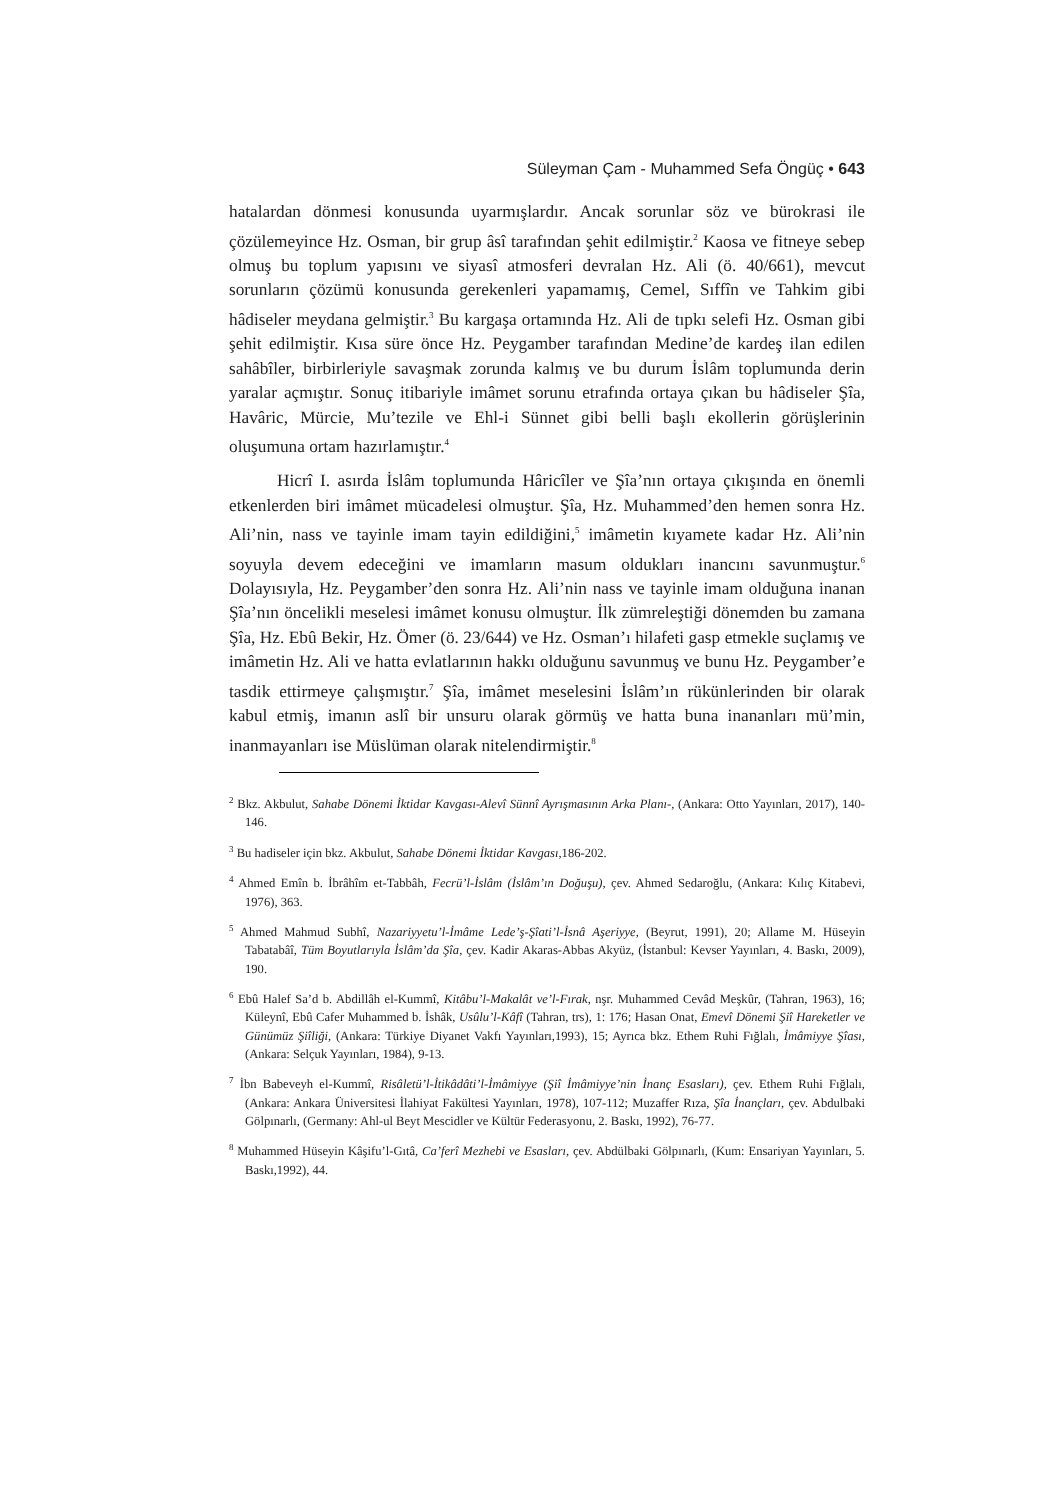Süleyman Çam - Muhammed Sefa Öngüç • 643
hatalardan dönmesi konusunda uyarmışlardır. Ancak sorunlar söz ve bürokrasi ile çözülemeyince Hz. Osman, bir grup âsî tarafından şehit edilmiştir.<sup>2</sup> Kaosa ve fitneye sebep olmuş bu toplum yapısını ve siyasî atmosferi devralan Hz. Ali (ö. 40/661), mevcut sorunların çözümü konusunda gerekenleri yapamamış, Cemel, Sıffîn ve Tahkim gibi hâdiseler meydana gelmiştir.<sup>3</sup> Bu kargaşa ortamında Hz. Ali de tıpkı selefi Hz. Osman gibi şehit edilmiştir. Kısa süre önce Hz. Peygamber tarafından Medine’de kardeş ilan edilen sahâbîler, birbirleriyle savaşmak zorunda kalmış ve bu durum İslâm toplumunda derin yaralar açmıştır. Sonuç itibariyle imâmet sorunu etrafında ortaya çıkan bu hâdiseler Şîa, Havâric, Mürcie, Mu’tezile ve Ehl-i Sünnet gibi belli başlı ekollerin görüşlerinin oluşumuna ortam hazırlamıştır.<sup>4</sup>
Hicrî I. asırda İslâm toplumunda Hâricîler ve Şîa’nın ortaya çıkışında en önemli etkenlerden biri imâmet mücadelesi olmuştur. Şîa, Hz. Muhammed’den hemen sonra Hz. Ali’nin, nass ve tayinle imam tayin edildiğini,<sup>5</sup> imâmetin kıyamete kadar Hz. Ali’nin soyuyla devem edeceğini ve imamların masum oldukları inancını savunmuştur.<sup>6</sup> Dolayısıyla, Hz. Peygamber’den sonra Hz. Ali’nin nass ve tayinle imam olduğuna inanan Şîa’nın öncelikli meselesi imâmet konusu olmuştur. İlk zümreleştiği dönemden bu zamana Şîa, Hz. Ebû Bekir, Hz. Ömer (ö. 23/644) ve Hz. Osman’ı hilafeti gasp etmekle suçlamış ve imâmetin Hz. Ali ve hatta evlatlarının hakkı olduğunu savunmuş ve bunu Hz. Peygamber’e tasdik ettirmeye çalışmıştır.<sup>7</sup> Şîa, imâmet meselesini İslâm’ın rükünlerinden bir olarak kabul etmiş, imanın aslî bir unsuru olarak görmüş ve hatta buna inananları mü’min, inanmayanları ise Müslüman olarak nitelendirmiştir.<sup>8</sup>
<sup>2</sup> Bkz. Akbulut, Sahabe Dönemi İktidar Kavgası-Alevî Sünnî Ayrışmasının Arka Planı-, (Ankara: Otto Yayınları, 2017), 140-146.
<sup>3</sup> Bu hadiseler için bkz. Akbulut, Sahabe Dönemi İktidar Kavgası,186-202.
<sup>4</sup> Ahmed Emîn b. İbrâhîm et-Tabbâh, Fecrü’l-İslâm (İslâm’ın Doğuşu), çev. Ahmed Sedaroğlu, (Ankara: Kılıç Kitabevi, 1976), 363.
<sup>5</sup> Ahmed Mahmud Subhî, Nazariyyetu’l-İmâme Lede’ş-Şîati’l-İsnâ Aşeriyye, (Beyrut, 1991), 20; Allame M. Hüseyin Tabatabâî, Tüm Boyutlarıyla İslâm’da Şîa, çev. Kadir Akaras-Abbas Akyüz, (İstanbul: Kevser Yayınları, 4. Baskı, 2009), 190.
<sup>6</sup> Ebû Halef Sa’d b. Abdillâh el-Kummî, Kitâbu’l-Makalât ve’l-Fırak, nşr. Muhammed Cevâd Meşkûr, (Tahran, 1963), 16; Küleynî, Ebû Cafer Muhammed b. İshâk, Usûlu’l-Kâfî (Tahran, trs), 1: 176; Hasan Onat, Emevî Dönemi Şiî Hareketler ve Günümüz Şiîliği, (Ankara: Türkiye Diyanet Vakfı Yayınları,1993), 15; Ayrıca bkz. Ethem Ruhi Fığlalı, İmâmiyye Şîası, (Ankara: Selçuk Yayınları, 1984), 9-13.
<sup>7</sup> İbn Babeveyh el-Kummî, Risâletü’l-İtikâdâti’l-İmâmiyye (Şiî İmâmiyye’nin İnanç Esasları), çev. Ethem Ruhi Fığlalı, (Ankara: Ankara Üniversitesi İlahiyat Fakültesi Yayınları, 1978), 107-112; Muzaffer Rıza, Şîa İnançları, çev. Abdulbaki Gölpınarlı, (Germany: Ahl-ul Beyt Mescidler ve Kültür Federasyonu, 2. Baskı, 1992), 76-77.
<sup>8</sup> Muhammed Hüseyin Kâşifu’l-Gıtâ, Ca’ferî Mezhebi ve Esasları, çev. Abdülbaki Gölpınarlı, (Kum: Ensariyan Yayınları, 5. Baskı,1992), 44.